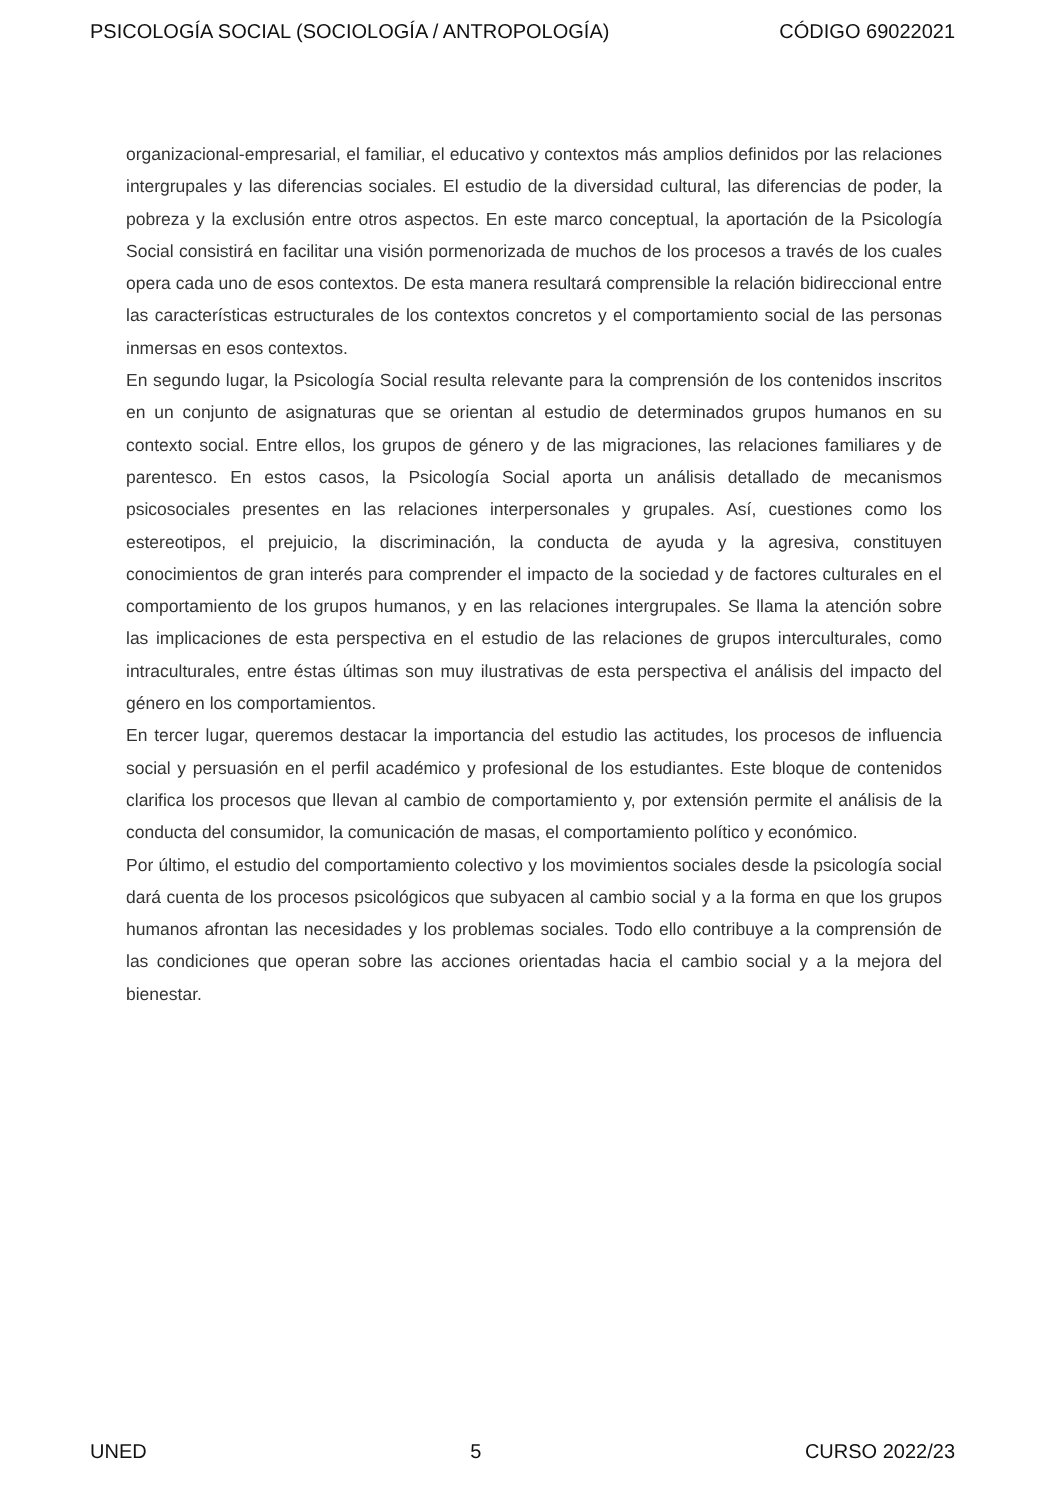PSICOLOGÍA SOCIAL (SOCIOLOGÍA / ANTROPOLOGÍA) CÓDIGO 69022021
organizacional-empresarial, el familiar, el educativo y contextos más amplios definidos por las relaciones intergrupales y las diferencias sociales. El estudio de la diversidad cultural, las diferencias de poder, la pobreza y la exclusión entre otros aspectos. En este marco conceptual, la aportación de la Psicología Social consistirá en facilitar una visión pormenorizada de muchos de los procesos a través de los cuales opera cada uno de esos contextos. De esta manera resultará comprensible la relación bidireccional entre las características estructurales de los contextos concretos y el comportamiento social de las personas inmersas en esos contextos.
En segundo lugar, la Psicología Social resulta relevante para la comprensión de los contenidos inscritos en un conjunto de asignaturas que se orientan al estudio de determinados grupos humanos en su contexto social. Entre ellos, los grupos de género y de las migraciones, las relaciones familiares y de parentesco. En estos casos, la Psicología Social aporta un análisis detallado de mecanismos psicosociales presentes en las relaciones interpersonales y grupales. Así, cuestiones como los estereotipos, el prejuicio, la discriminación, la conducta de ayuda y la agresiva, constituyen conocimientos de gran interés para comprender el impacto de la sociedad y de factores culturales en el comportamiento de los grupos humanos, y en las relaciones intergrupales. Se llama la atención sobre las implicaciones de esta perspectiva en el estudio de las relaciones de grupos interculturales, como intraculturales, entre éstas últimas son muy ilustrativas de esta perspectiva el análisis del impacto del género en los comportamientos.
En tercer lugar, queremos destacar la importancia del estudio las actitudes, los procesos de influencia social y persuasión en el perfil académico y profesional de los estudiantes. Este bloque de contenidos clarifica los procesos que llevan al cambio de comportamiento y, por extensión permite el análisis de la conducta del consumidor, la comunicación de masas, el comportamiento político y económico.
Por último, el estudio del comportamiento colectivo y los movimientos sociales desde la psicología social dará cuenta de los procesos psicológicos que subyacen al cambio social y a la forma en que los grupos humanos afrontan las necesidades y los problemas sociales. Todo ello contribuye a la comprensión de las condiciones que operan sobre las acciones orientadas hacia el cambio social y a la mejora del bienestar.
UNED 5 CURSO 2022/23